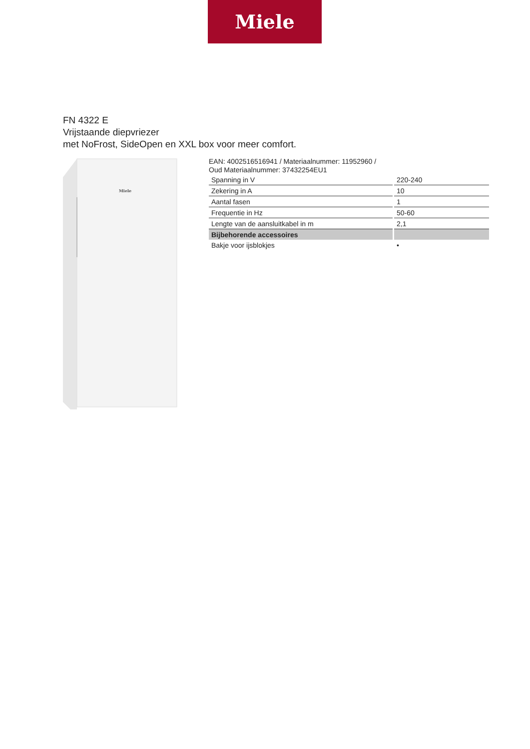Miele
FN 4322 E
Vrijstaande diepvriezer
met NoFrost, SideOpen en XXL box voor meer comfort.
Miele
EAN: 4002516516941 / Materiaalnummer: 11952960 /
Oud Materiaalnummer: 37432254EU1
| Spanning in V | 220-240 |
| Zekering in A | 10 |
| Aantal fasen | 1 |
| Frequentie in Hz | 50-60 |
| Lengte van de aansluitkabel in m | 2,1 |
| Bijbehorende accessoires | |
| Bakje voor ijsblokjes | • |